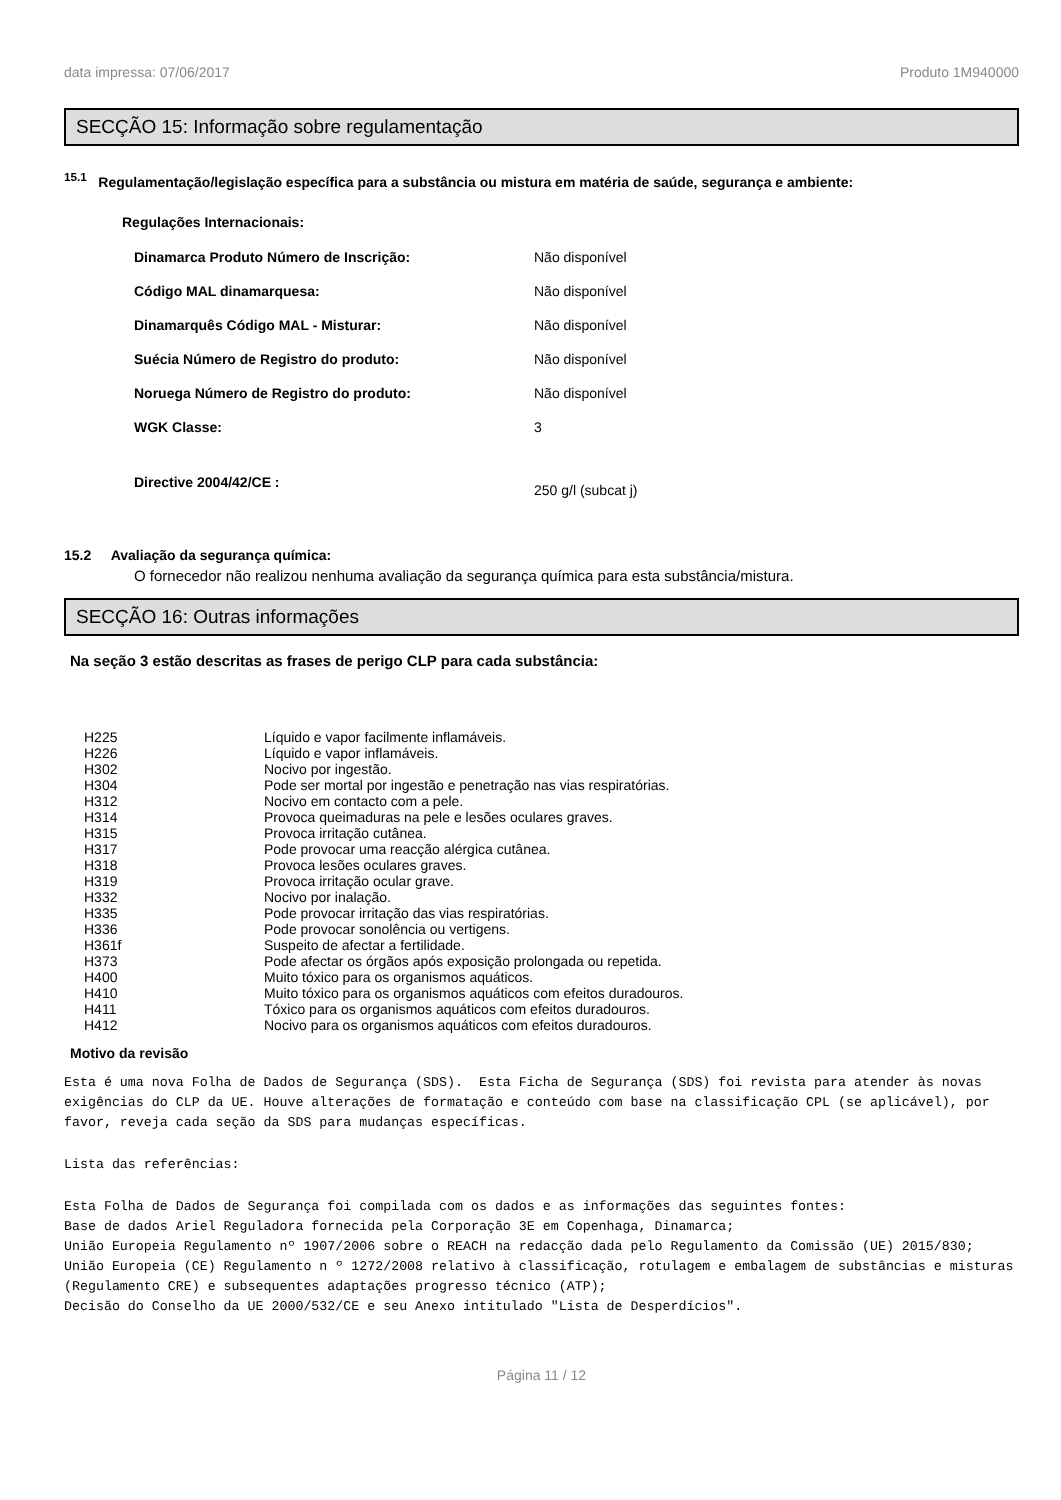data impressa: 07/06/2017 Produto 1M940000
SECÇÃO 15: Informação sobre regulamentação
<sup>15.1</sup> Regulamentação/legislação específica para a substância ou mistura em matéria de saúde, segurança e ambiente:
Regulações Internacionais:
| Dinamarca Produto Número de Inscrição: | Não disponível |
| Código MAL dinamarquesa: | Não disponível |
| Dinamarquês Código MAL - Misturar: | Não disponível |
| Suécia Número de Registro do produto: | Não disponível |
| Noruega Número de Registro do produto: | Não disponível |
| WGK Classe: | 3 |
| Directive 2004/42/CE : | 250 g/l (subcat j) |
15.2 Avaliação da segurança química:
O fornecedor não realizou nenhuma avaliação da segurança química para esta substância/mistura.
SECÇÃO 16: Outras informações
Na seção 3 estão descritas as frases de perigo CLP para cada substância:
| H225 | Líquido e vapor facilmente inflamáveis. |
| H226 | Líquido e vapor inflamáveis. |
| H302 | Nocivo por ingestão. |
| H304 | Pode ser mortal por ingestão e penetração nas vias respiratórias. |
| H312 | Nocivo em contacto com a pele. |
| H314 | Provoca queimaduras na pele e lesões oculares graves. |
| H315 | Provoca irritação cutânea. |
| H317 | Pode provocar uma reacção alérgica cutânea. |
| H318 | Provoca lesões oculares graves. |
| H319 | Provoca irritação ocular grave. |
| H332 | Nocivo por inalação. |
| H335 | Pode provocar irritação das vias respiratórias. |
| H336 | Pode provocar sonolência ou vertigens. |
| H361f | Suspeito de afectar a fertilidade. |
| H373 | Pode afectar os órgãos após exposição prolongada ou repetida. |
| H400 | Muito tóxico para os organismos aquáticos. |
| H410 | Muito tóxico para os organismos aquáticos com efeitos duradouros. |
| H411 | Tóxico para os organismos aquáticos com efeitos duradouros. |
| H412 | Nocivo para os organismos aquáticos com efeitos duradouros. |
Motivo da revisão
Esta é uma nova Folha de Dados de Segurança (SDS). Esta Ficha de Segurança (SDS) foi revista para atender às novas exigências do CLP da UE. Houve alterações de formatação e conteúdo com base na classificação CPL (se aplicável), por favor, reveja cada seção da SDS para mudanças específicas.
Lista das referências:
Esta Folha de Dados de Segurança foi compilada com os dados e as informações das seguintes fontes: Base de dados Ariel Reguladora fornecida pela Corporação 3E em Copenhaga, Dinamarca; União Europeia Regulamento nº 1907/2006 sobre o REACH na redacção dada pelo Regulamento da Comissão (UE) 2015/830; União Europeia (CE) Regulamento n º 1272/2008 relativo à classificação, rotulagem e embalagem de substâncias e misturas (Regulamento CRE) e subsequentes adaptações progresso técnico (ATP); Decisão do Conselho da UE 2000/532/CE e seu Anexo intitulado "Lista de Desperdícios".
Página 11 / 12